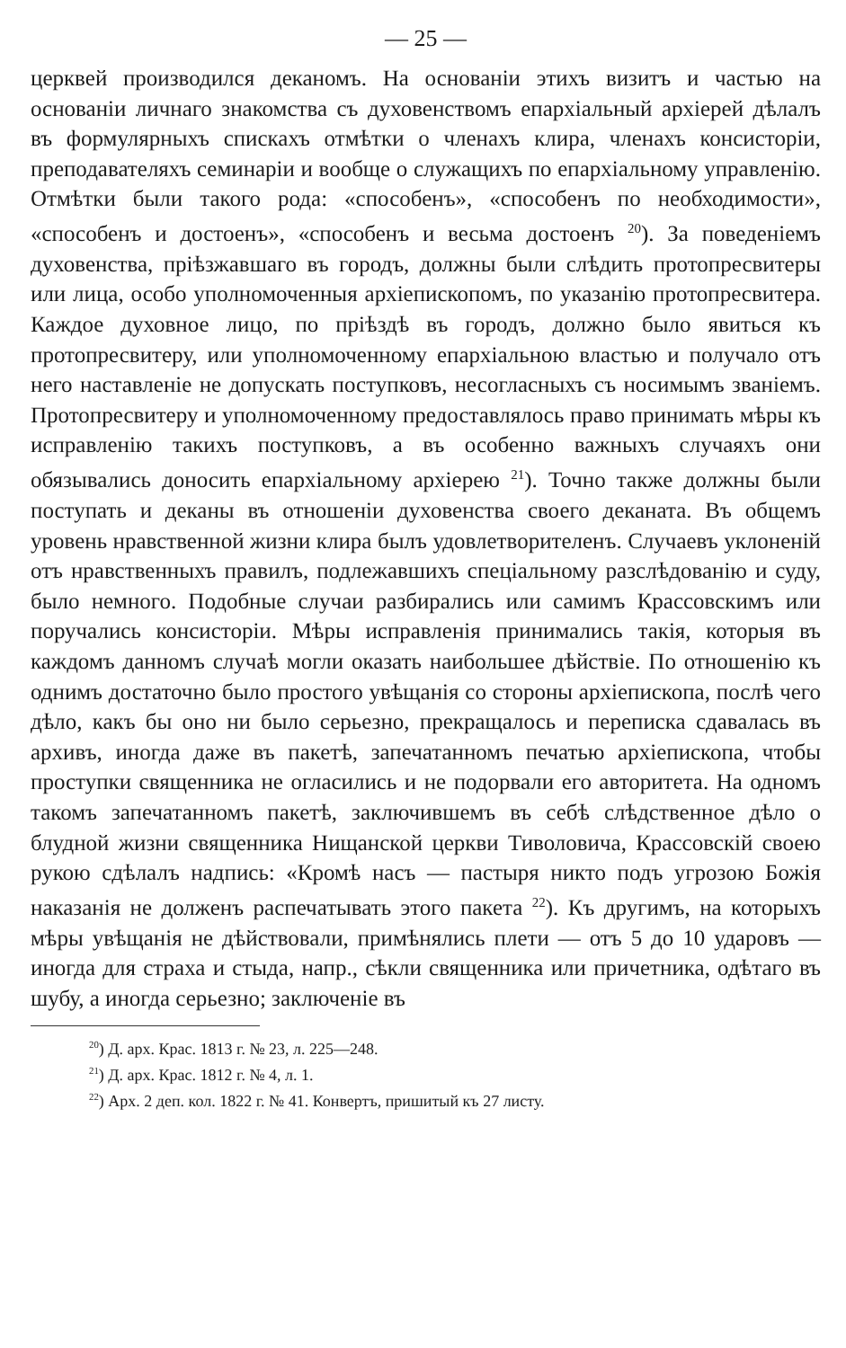— 25 —
церквей производился деканомъ. На основаніи этихъ визитъ и частью на основаніи личнаго знакомства съ духовенствомъ епархіальный архіерей дѣлалъ въ формулярныхъ спискахъ отмѣтки о членахъ клира, членахъ консисторіи, преподавателяхъ семинаріи и вообще о служащихъ по епархіальному управленію. Отмѣтки были такого рода: «способенъ», «способенъ по необходимости», «способенъ и достоенъ», «способенъ и весьма достоенъ <sup>20</sup>). За поведеніемъ духовенства, пріѣзжавшаго въ городъ, должны были слѣдить протопресвитеры или лица, особо уполномоченныя архіепископомъ, по указанію протопресвитера. Каждое духовное лицо, по пріѣздѣ въ городъ, должно было явиться къ протопресвитеру, или уполномоченному епархіальною властью и получало отъ него наставленіе не допускать поступковъ, несогласныхъ съ носимымъ званіемъ. Протопресвитеру и уполномоченному предоставлялось право принимать мѣры къ исправленію такихъ поступковъ, а въ особенно важныхъ случаяхъ они обязывались доносить епархіальному архіерею <sup>21</sup>). Точно также должны были поступать и деканы въ отношеніи духовенства своего деканата. Въ общемъ уровень нравственной жизни клира былъ удовлетворителенъ. Случаевъ уклоненій отъ нравственныхъ правилъ, подлежавшихъ спеціальному разслѣдованію и суду, было немного. Подобные случаи разбирались или самимъ Крассовскимъ или поручались консисторіи. Мѣры исправленія принимались такія, которыя въ каждомъ данномъ случаѣ могли оказать наибольшее дѣйствіе. По отношенію къ однимъ достаточно было простого увѣщанія со стороны архіепископа, послѣ чего дѣло, какъ бы оно ни было серьезно, прекращалось и переписка сдавалась въ архивъ, иногда даже въ пакетѣ, запечатанномъ печатью архіепископа, чтобы проступки священника не огласились и не подорвали его авторитета. На одномъ такомъ запечатанномъ пакетѣ, заключившемъ въ себѣ слѣдственное дѣло о блудной жизни священника Нищанской церкви Тиволовича, Крассовскій своею рукою сдѣлалъ надпись: «Кромѣ насъ — пастыря никто подъ угрозою Божія наказанія не долженъ распечатывать этого пакета <sup>22</sup>). Къ другимъ, на которыхъ мѣры увѣщанія не дѣйствовали, примѣнялись плети — отъ 5 до 10 ударовъ — иногда для страха и стыда, напр., сѣкли священника или причетника, одѣтаго въ шубу, а иногда серьезно; заключеніе въ
<sup>20</sup>) Д. арх. Крас. 1813 г. № 23, л. 225—248.
<sup>21</sup>) Д. арх. Крас. 1812 г. № 4, л. 1.
<sup>22</sup>) Арх. 2 деп. кол. 1822 г. № 41. Конвертъ, пришитый къ 27 листу.